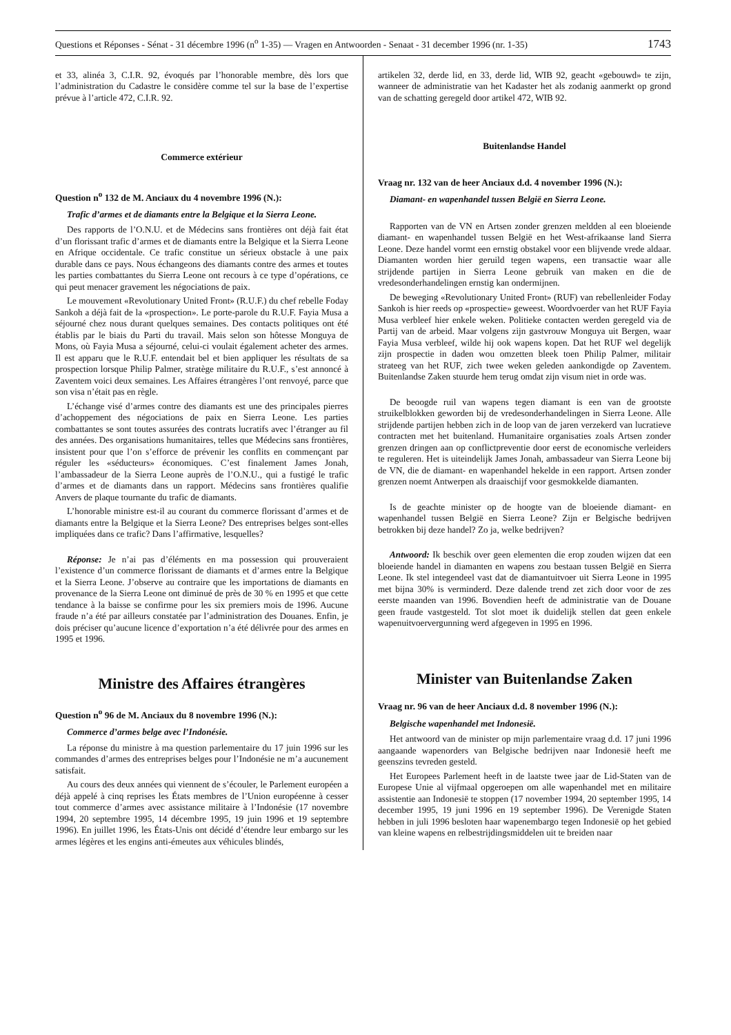Questions et Réponses - Sénat - 31 décembre 1996 (n<sup>o</sup> 1-35) — Vragen en Antwoorden - Senaat - 31 december 1996 (nr. 1-35) 1743
et 33, alinéa 3, C.I.R. 92, évoqués par l’honorable membre, dès lors que l’administration du Cadastre le considère comme tel sur la base de l’expertise prévue à l’article 472, C.I.R. 92.
Commerce extérieur
Question n<sup>o</sup> 132 de M. Anciaux du 4 novembre 1996 (N.):
Trafic d’armes et de diamants entre la Belgique et la Sierra Leone.
Des rapports de l’O.N.U. et de Médecins sans frontières ont déjà fait état d’un florissant trafic d’armes et de diamants entre la Belgique et la Sierra Leone en Afrique occidentale. Ce trafic constitue un sérieux obstacle à une paix durable dans ce pays. Nous échangeons des diamants contre des armes et toutes les parties combattantes du Sierra Leone ont recours à ce type d’opérations, ce qui peut menacer gravement les négociations de paix.
Le mouvement «Revolutionary United Front» (R.U.F.) du chef rebelle Foday Sankoh a déjà fait de la «prospection». Le porte-parole du R.U.F. Fayia Musa a séjourné chez nous durant quelques semaines. Des contacts politiques ont été établis par le biais du Parti du travail. Mais selon son hôtesse Monguya de Mons, où Fayia Musa a séjourné, celui-ci voulait également acheter des armes. Il est apparu que le R.U.F. entendait bel et bien appliquer les résultats de sa prospection lorsque Philip Palmer, stratège militaire du R.U.F., s’est annoncé à Zaventem voici deux semaines. Les Affaires étrangères l’ont renvoyé, parce que son visa n’était pas en règle.
L’échange visé d’armes contre des diamants est une des principales pierres d’achoppement des négociations de paix en Sierra Leone. Les parties combattantes se sont toutes assurées des contrats lucratifs avec l’étranger au fil des années. Des organisations humanitaires, telles que Médecins sans frontières, insistent pour que l’on s’efforce de prévenir les conflits en commençant par réguler les «séducteurs» économiques. C’est finalement James Jonah, l’ambassadeur de la Sierra Leone auprès de l’O.N.U., qui a fustigé le trafic d’armes et de diamants dans un rapport. Médecins sans frontières qualifie Anvers de plaque tournante du trafic de diamants.
L’honorable ministre est-il au courant du commerce florissant d’armes et de diamants entre la Belgique et la Sierra Leone? Des entreprises belges sont-elles impliquées dans ce trafic? Dans l’affirmative, lesquelles?
Réponse: Je n’ai pas d’éléments en ma possession qui prouveraient l’existence d’un commerce florissant de diamants et d’armes entre la Belgique et la Sierra Leone. J’observe au contraire que les importations de diamants en provenance de la Sierra Leone ont diminué de près de 30 % en 1995 et que cette tendance à la baisse se confirme pour les six premiers mois de 1996. Aucune fraude n’a été par ailleurs constatée par l’administration des Douanes. Enfin, je dois préciser qu’aucune licence d’exportation n’a été délivrée pour des armes en 1995 et 1996.
Ministre des Affaires étrangères
Question n<sup>o</sup> 96 de M. Anciaux du 8 novembre 1996 (N.):
Commerce d’armes belge avec l’Indonésie.
La réponse du ministre à ma question parlementaire du 17 juin 1996 sur les commandes d’armes des entreprises belges pour l’Indonésie ne m’a aucunement satisfait.
Au cours des deux années qui viennent de s’écouler, le Parlement européen a déjà appelé à cinq reprises les États membres de l’Union européenne à cesser tout commerce d’armes avec assistance militaire à l’Indonésie (17 novembre 1994, 20 septembre 1995, 14 décembre 1995, 19 juin 1996 et 19 septembre 1996). En juillet 1996, les États-Unis ont décidé d’étendre leur embargo sur les armes légères et les engins anti-émeutes aux véhicules blindés,
artikelen 32, derde lid, en 33, derde lid, WIB 92, geacht «gebouwd» te zijn, wanneer de administratie van het Kadaster het als zodanig aanmerkt op grond van de schatting geregeld door artikel 472, WIB 92.
Buitenlandse Handel
Vraag nr. 132 van de heer Anciaux d.d. 4 november 1996 (N.):
Diamant- en wapenhandel tussen België en Sierra Leone.
Rapporten van de VN en Artsen zonder grenzen meldden al een bloeiende diamant- en wapenhandel tussen België en het West-afrikaanse land Sierra Leone. Deze handel vormt een ernstig obstakel voor een blijvende vrede aldaar. Diamanten worden hier geruild tegen wapens, een transactie waar alle strijdende partijen in Sierra Leone gebruik van maken en die de vredesonderhandelingen ernstig kan ondermijnen.
De beweging «Revolutionary United Front» (RUF) van rebellenleider Foday Sankoh is hier reeds op «prospectie» geweest. Woordvoerder van het RUF Fayia Musa verbleef hier enkele weken. Politieke contacten werden geregeld via de Partij van de arbeid. Maar volgens zijn gastvrouw Monguya uit Bergen, waar Fayia Musa verbleef, wilde hij ook wapens kopen. Dat het RUF wel degelijk zijn prospectie in daden wou omzetten bleek toen Philip Palmer, militair strateeg van het RUF, zich twee weken geleden aankondigde op Zaventem. Buitenlandse Zaken stuurde hem terug omdat zijn visum niet in orde was.
De beoogde ruil van wapens tegen diamant is een van de grootste struikelblokken geworden bij de vredesonderhandelingen in Sierra Leone. Alle strijdende partijen hebben zich in de loop van de jaren verzekerd van lucratieve contracten met het buitenland. Humanitaire organisaties zoals Artsen zonder grenzen dringen aan op conflictpreventie door eerst de economische verleiders te reguleren. Het is uiteindelijk James Jonah, ambassadeur van Sierra Leone bij de VN, die de diamant- en wapenhandel hekelde in een rapport. Artsen zonder grenzen noemt Antwerpen als draaischijf voor gesmokkelde diamanten.
Is de geachte minister op de hoogte van de bloeiende diamant- en wapenhandel tussen België en Sierra Leone? Zijn er Belgische bedrijven betrokken bij deze handel? Zo ja, welke bedrijven?
Antwoord: Ik beschik over geen elementen die erop zouden wijzen dat een bloeiende handel in diamanten en wapens zou bestaan tussen België en Sierra Leone. Ik stel integendeel vast dat de diamantuitvoer uit Sierra Leone in 1995 met bijna 30% is verminderd. Deze dalende trend zet zich door voor de zes eerste maanden van 1996. Bovendien heeft de administratie van de Douane geen fraude vastgesteld. Tot slot moet ik duidelijk stellen dat geen enkele wapenuitvoervergunning werd afgegeven in 1995 en 1996.
Minister van Buitenlandse Zaken
Vraag nr. 96 van de heer Anciaux d.d. 8 november 1996 (N.):
Belgische wapenhandel met Indonesië.
Het antwoord van de minister op mijn parlementaire vraag d.d. 17 juni 1996 aangaande wapenorders van Belgische bedrijven naar Indonesië heeft me geenszins tevreden gesteld.
Het Europees Parlement heeft in de laatste twee jaar de Lid-Staten van de Europese Unie al vijfmaal opgeroepen om alle wapenhandel met en militaire assistentie aan Indonesië te stoppen (17 november 1994, 20 september 1995, 14 december 1995, 19 juni 1996 en 19 september 1996). De Verenigde Staten hebben in juli 1996 besloten haar wapenembargo tegen Indonesië op het gebied van kleine wapens en relbestrijdingsmiddelen uit te breiden naar